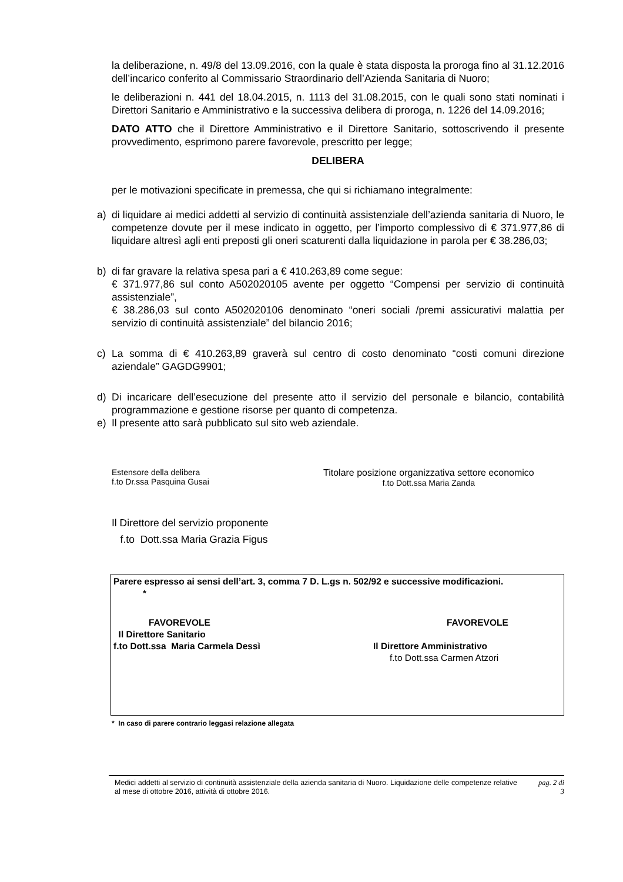la deliberazione, n. 49/8 del 13.09.2016, con la quale è stata disposta la proroga fino al 31.12.2016 dell’incarico conferito al Commissario Straordinario dell’Azienda Sanitaria di Nuoro;
le deliberazioni n. 441 del 18.04.2015, n. 1113 del 31.08.2015, con le quali sono stati nominati i Direttori Sanitario e Amministrativo e la successiva delibera di proroga, n. 1226 del 14.09.2016;
DATO ATTO che il Direttore Amministrativo e il Direttore Sanitario, sottoscrivendo il presente provvedimento, esprimono parere favorevole, prescritto per legge;
DELIBERA
per le motivazioni specificate in premessa, che qui si richiamano integralmente:
a) di liquidare ai medici addetti al servizio di continuità assistenziale dell’azienda sanitaria di Nuoro, le competenze dovute per il mese indicato in oggetto, per l’importo complessivo di € 371.977,86 di liquidare altresì agli enti preposti gli oneri scaturenti dalla liquidazione in parola per € 38.286,03;
b) di far gravare la relativa spesa pari a € 410.263,89 come segue:
€ 371.977,86 sul conto A502020105 avente per oggetto “Compensi per servizio di continuità assistenziale”,
€ 38.286,03 sul conto A502020106 denominato “oneri sociali /premi assicurativi malattia per servizio di continuità assistenziale” del bilancio 2016;
c) La somma di € 410.263,89 graverà sul centro di costo denominato “costi comuni direzione aziendale” GAGDG9901;
d) Di incaricare dell’esecuzione del presente atto il servizio del personale e bilancio, contabilità programmazione e gestione risorse per quanto di competenza.
e) Il presente atto sarà pubblicato sul sito web aziendale.
Estensore della delibera
f.to Dr.ssa Pasquina Gusai
Titolare posizione organizzativa settore economico
f.to Dott.ssa Maria Zanda
Il Direttore del servizio proponente
f.to Dott.ssa Maria Grazia Figus
Parere espresso ai sensi dell’art. 3, comma 7 D. L.gs n. 502/92 e successive modificazioni.
*
FAVOREVOLE
Il Direttore Sanitario
f.to Dott.ssa Maria Carmela Dessì
FAVOREVOLE
Il Direttore Amministrativo
f.to Dott.ssa Carmen Atzori
* In caso di parere contrario leggasi relazione allegata
Medici addetti al servizio di continuità assistenziale della azienda sanitaria di Nuoro. Liquidazione delle competenze relative al mese di ottobre 2016, attività di ottobre 2016.
pag. 2 di
3